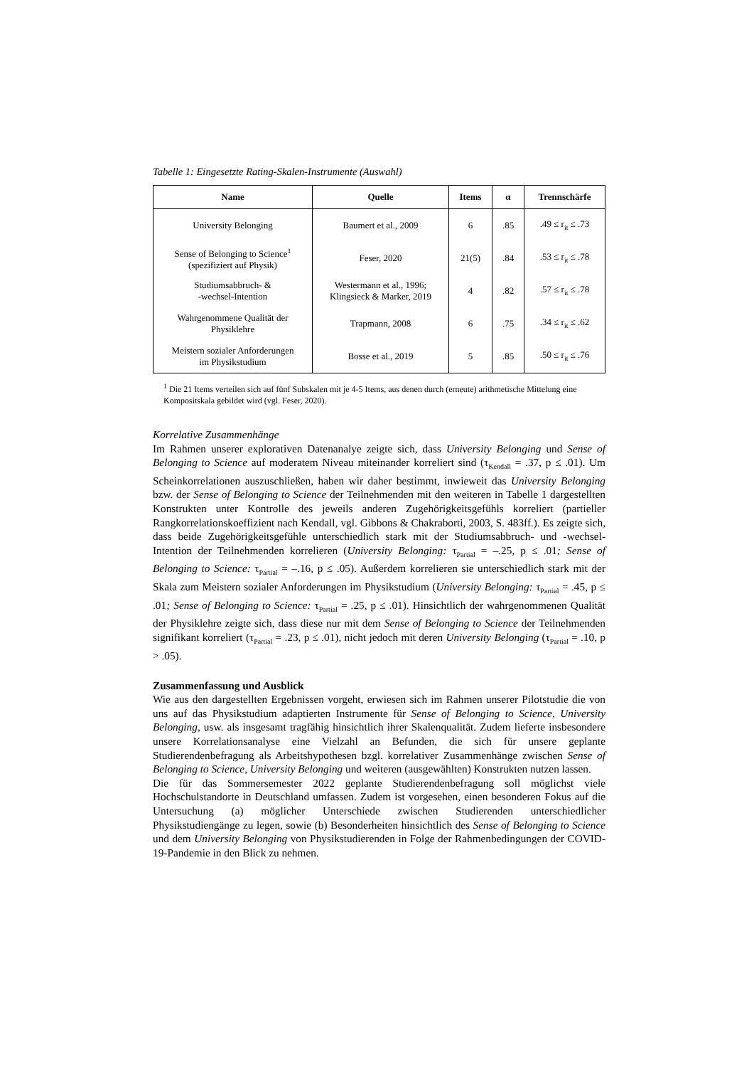Tabelle 1: Eingesetzte Rating-Skalen-Instrumente (Auswahl)
| Name | Quelle | Items | α | Trennschärfe |
| --- | --- | --- | --- | --- |
| University Belonging | Baumert et al., 2009 | 6 | .85 | .49 ≤ r<sub>it</sub> ≤ .73 |
| Sense of Belonging to Science<sup>1</sup> (spezifiziert auf Physik) | Feser, 2020 | 21(5) | .84 | .53 ≤ r<sub>it</sub> ≤ .78 |
| Studiumsabbruch- & -wechsel-Intention | Westermann et al., 1996; Klingsieck & Marker, 2019 | 4 | .82 | .57 ≤ r<sub>it</sub> ≤ .78 |
| Wahrgenommene Qualität der Physiklehre | Trapmann, 2008 | 6 | .75 | .34 ≤ r<sub>it</sub> ≤ .62 |
| Meistern sozialer Anforderungen im Physikstudium | Bosse et al., 2019 | 5 | .85 | .50 ≤ r<sub>it</sub> ≤ .76 |
<sup>1</sup> Die 21 Items verteilen sich auf fünf Subskalen mit je 4-5 Items, aus denen durch (erneute) arithmetische Mittelung eine Kompositskala gebildet wird (vgl. Feser, 2020).
Korrelative Zusammenhänge
Im Rahmen unserer explorativen Datenanalye zeigte sich, dass University Belonging und Sense of Belonging to Science auf moderatem Niveau miteinander korreliert sind (τ<sub>Kendall</sub> = .37, p ≤ .01). Um Scheinkorrelationen auszuschließen, haben wir daher bestimmt, inwieweit das University Belonging bzw. der Sense of Belonging to Science der Teilnehmenden mit den weiteren in Tabelle 1 dargestellten Konstrukten unter Kontrolle des jeweils anderen Zugehörigkeitsgefühls korreliert (partieller Rangkorrelationskoeffizient nach Kendall, vgl. Gibbons & Chakraborti, 2003, S. 483ff.). Es zeigte sich, dass beide Zugehörigkeitsgefühle unterschiedlich stark mit der Studiumsabbruch- und -wechsel-Intention der Teilnehmenden korrelieren (University Belonging: τ<sub>Partial</sub> = –.25, p ≤ .01; Sense of Belonging to Science: τ<sub>Partial</sub> = –.16, p ≤ .05). Außerdem korrelieren sie unterschiedlich stark mit der Skala zum Meistern sozialer Anforderungen im Physikstudium (University Belonging: τ<sub>Partial</sub> = .45, p ≤ .01; Sense of Belonging to Science: τ<sub>Partial</sub> = .25, p ≤ .01). Hinsichtlich der wahrgenommenen Qualität der Physiklehre zeigte sich, dass diese nur mit dem Sense of Belonging to Science der Teilnehmenden signifikant korreliert (τ<sub>Partial</sub> = .23, p ≤ .01), nicht jedoch mit deren University Belonging (τ<sub>Partial</sub> = .10, p > .05).
Zusammenfassung und Ausblick
Wie aus den dargestellten Ergebnissen vorgeht, erwiesen sich im Rahmen unserer Pilotstudie die von uns auf das Physikstudium adaptierten Instrumente für Sense of Belonging to Science, University Belonging, usw. als insgesamt tragfähig hinsichtlich ihrer Skalenqualität. Zudem lieferte insbesondere unsere Korrelationsanalyse eine Vielzahl an Befunden, die sich für unsere geplante Studierendenbefragung als Arbeitshypothesen bzgl. korrelativer Zusammenhänge zwischen Sense of Belonging to Science, University Belonging und weiteren (ausgewählten) Konstrukten nutzen lassen.
Die für das Sommersemester 2022 geplante Studierendenbefragung soll möglichst viele Hochschulstandorte in Deutschland umfassen. Zudem ist vorgesehen, einen besonderen Fokus auf die Untersuchung (a) möglicher Unterschiede zwischen Studierenden unterschiedlicher Physikstudiengänge zu legen, sowie (b) Besonderheiten hinsichtlich des Sense of Belonging to Science und dem University Belonging von Physikstudierenden in Folge der Rahmenbedingungen der COVID-19-Pandemie in den Blick zu nehmen.